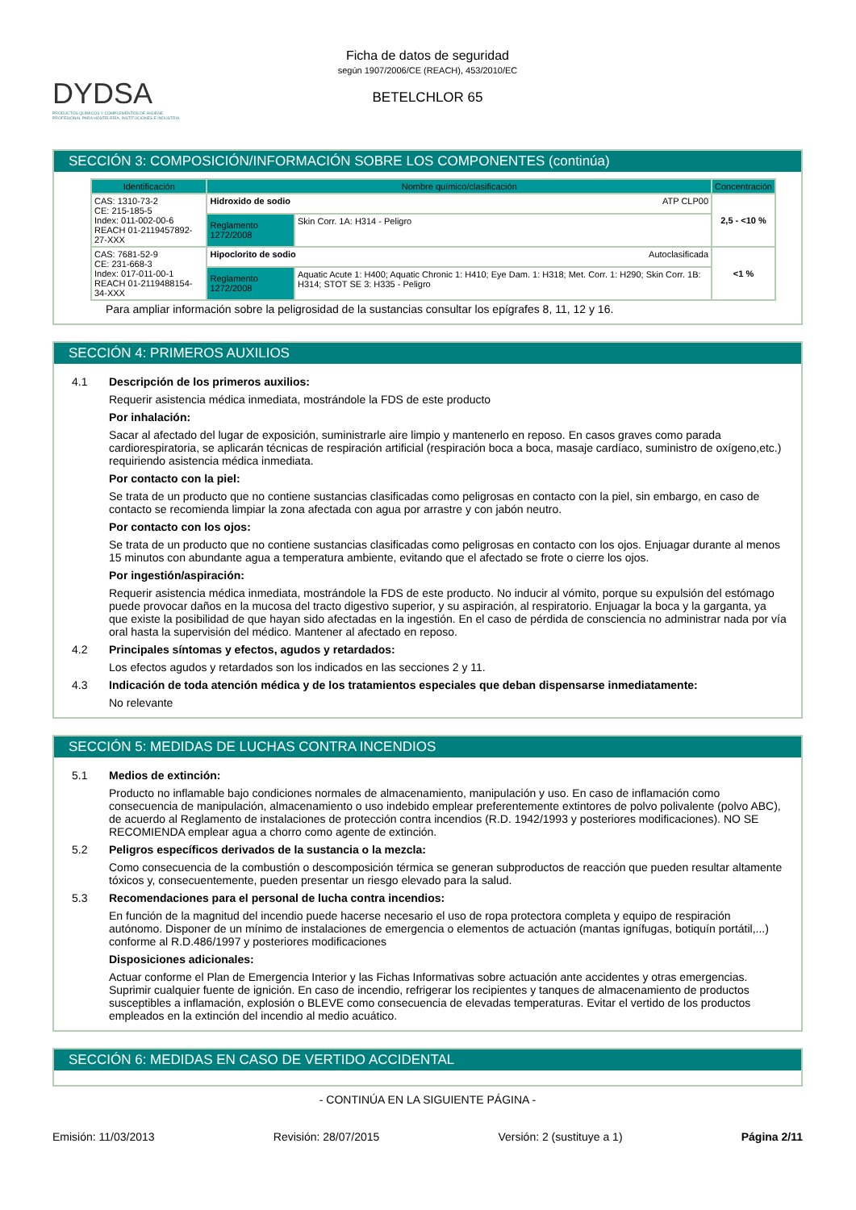DYDSA
PRODUCTOS QUÍMICOS Y COMPLEMENTOS DE HIGIENE PROFESIONAL PARA HOSTELERÍA, INSTITUCIONES E INDUSTRIA.
Ficha de datos de seguridad
según 1907/2006/CE (REACH), 453/2010/EC
BETELCHLOR 65
SECCIÓN 3: COMPOSICIÓN/INFORMACIÓN SOBRE LOS COMPONENTES (continúa)
| Identificación | Nombre químico/clasificación | | Concentración |
| --- | --- | --- | --- |
| CAS: 1310-73-2 CE: 215-185-5 Index: 011-002-00-6 REACH 01-2119457892-27-XXX | Hidroxido de sodio ATP CLP00 | | 2,5 - <10 % |
| | Reglamento 1272/2008 | Skin Corr. 1A: H314 - Peligro | |
| CAS: 7681-52-9 CE: 231-668-3 Index: 017-011-00-1 REACH 01-2119488154-34-XXX | Hipoclorito de sodio Autoclasificada | | <1 % |
| | Reglamento 1272/2008 | Aquatic Acute 1: H400; Aquatic Chronic 1: H410; Eye Dam. 1: H318; Met. Corr. 1: H290; Skin Corr. 1B: H314; STOT SE 3: H335 - Peligro | |
Para ampliar información sobre la peligrosidad de la sustancias consultar los epígrafes 8, 11, 12 y 16.
SECCIÓN 4: PRIMEROS AUXILIOS
4.1 Descripción de los primeros auxilios:
Requerir asistencia médica inmediata, mostrándole la FDS de este producto
Por inhalación:
Sacar al afectado del lugar de exposición, suministrarle aire limpio y mantenerlo en reposo. En casos graves como parada cardiorespiratoria, se aplicarán técnicas de respiración artificial (respiración boca a boca, masaje cardíaco, suministro de oxígeno,etc.) requiriendo asistencia médica inmediata.
Por contacto con la piel:
Se trata de un producto que no contiene sustancias clasificadas como peligrosas en contacto con la piel, sin embargo, en caso de contacto se recomienda limpiar la zona afectada con agua por arrastre y con jabón neutro.
Por contacto con los ojos:
Se trata de un producto que no contiene sustancias clasificadas como peligrosas en contacto con los ojos. Enjuagar durante al menos 15 minutos con abundante agua a temperatura ambiente, evitando que el afectado se frote o cierre los ojos.
Por ingestión/aspiración:
Requerir asistencia médica inmediata, mostrándole la FDS de este producto. No inducir al vómito, porque su expulsión del estómago puede provocar daños en la mucosa del tracto digestivo superior, y su aspiración, al respiratorio. Enjuagar la boca y la garganta, ya que existe la posibilidad de que hayan sido afectadas en la ingestión. En el caso de pérdida de consciencia no administrar nada por vía oral hasta la supervisión del médico. Mantener al afectado en reposo.
4.2 Principales síntomas y efectos, agudos y retardados:
Los efectos agudos y retardados son los indicados en las secciones 2 y 11.
4.3 Indicación de toda atención médica y de los tratamientos especiales que deban dispensarse inmediatamente:
No relevante
SECCIÓN 5: MEDIDAS DE LUCHAS CONTRA INCENDIOS
5.1 Medios de extinción:
Producto no inflamable bajo condiciones normales de almacenamiento, manipulación y uso. En caso de inflamación como consecuencia de manipulación, almacenamiento o uso indebido emplear preferentemente extintores de polvo polivalente (polvo ABC), de acuerdo al Reglamento de instalaciones de protección contra incendios (R.D. 1942/1993 y posteriores modificaciones). NO SE RECOMIENDA emplear agua a chorro como agente de extinción.
5.2 Peligros específicos derivados de la sustancia o la mezcla:
Como consecuencia de la combustión o descomposición térmica se generan subproductos de reacción que pueden resultar altamente tóxicos y, consecuentemente, pueden presentar un riesgo elevado para la salud.
5.3 Recomendaciones para el personal de lucha contra incendios:
En función de la magnitud del incendio puede hacerse necesario el uso de ropa protectora completa y equipo de respiración autónomo. Disponer de un mínimo de instalaciones de emergencia o elementos de actuación (mantas ignífugas, botiquín portátil,...) conforme al R.D.486/1997 y posteriores modificaciones
Disposiciones adicionales:
Actuar conforme el Plan de Emergencia Interior y las Fichas Informativas sobre actuación ante accidentes y otras emergencias. Suprimir cualquier fuente de ignición. En caso de incendio, refrigerar los recipientes y tanques de almacenamiento de productos susceptibles a inflamación, explosión o BLEVE como consecuencia de elevadas temperaturas. Evitar el vertido de los productos empleados en la extinción del incendio al medio acuático.
SECCIÓN 6: MEDIDAS EN CASO DE VERTIDO ACCIDENTAL
- CONTINÚA EN LA SIGUIENTE PÁGINA -
Emisión: 11/03/2013 Revisión: 28/07/2015 Versión: 2 (sustituye a 1) Página 2/11